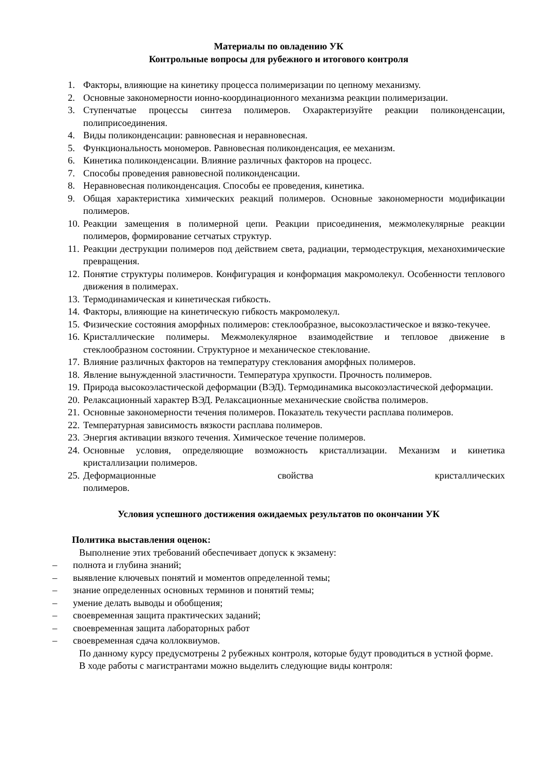Материалы по овладению УК
Контрольные вопросы для рубежного и итогового контроля
1. Факторы, влияющие на кинетику процесса полимеризации по цепному механизму.
2. Основные закономерности ионно-координационного механизма реакции полимеризации.
3. Ступенчатые процессы синтеза полимеров. Охарактеризуйте реакции поликонденсации, полиприсоединения.
4. Виды поликонденсации: равновесная и неравновесная.
5. Функциональность мономеров. Равновесная поликонденсация, ее механизм.
6. Кинетика поликонденсации. Влияние различных факторов на процесс.
7. Способы проведения равновесной поликонденсации.
8. Неравновесная поликонденсация. Способы ее проведения, кинетика.
9. Общая характеристика химических реакций полимеров. Основные закономерности модификации полимеров.
10. Реакции замещения в полимерной цепи. Реакции присоединения, межмолекулярные реакции полимеров, формирование сетчатых структур.
11. Реакции деструкции полимеров под действием света, радиации, термодеструкция, механохимические превращения.
12. Понятие структуры полимеров. Конфигурация и конформация макромолекул. Особенности теплового движения в полимерах.
13. Термодинамическая и кинетическая гибкость.
14. Факторы, влияющие на кинетическую гибкость макромолекул.
15. Физические состояния аморфных полимеров: стеклообразное, высокоэластическое и вязко-текучее.
16. Кристаллические полимеры. Межмолекулярное взаимодействие и тепловое движение в стеклообразном состоянии. Структурное и механическое стеклование.
17. Влияние различных факторов на температуру стеклования аморфных полимеров.
18. Явление вынужденной эластичности. Температура хрупкости. Прочность полимеров.
19. Природа высокоэластической деформации (ВЭД). Термодинамика высокоэластической деформации.
20. Релаксационный характер ВЭД. Релаксационные механические свойства полимеров.
21. Основные закономерности течения полимеров. Показатель текучести расплава полимеров.
22. Температурная зависимость вязкости расплава полимеров.
23. Энергия активации вязкого течения. Химическое течение полимеров.
24. Основные условия, определяющие возможность кристаллизации. Механизм и кинетика кристаллизации полимеров.
25. Деформационные свойства кристаллических полимеров.
Условия успешного достижения ожидаемых результатов по окончании УК
Политика выставления оценок:
Выполнение этих требований обеспечивает допуск к экзамену:
– полнота и глубина знаний;
– выявление ключевых понятий и моментов определенной темы;
– знание определенных основных терминов и понятий темы;
– умение делать выводы и обобщения;
– своевременная защита практических заданий;
– своевременная защита лабораторных работ
– своевременная сдача коллоквиумов.
По данному курсу предусмотрены 2 рубежных контроля, которые будут проводиться в устной форме.
В ходе работы с магистрантами можно выделить следующие виды контроля: